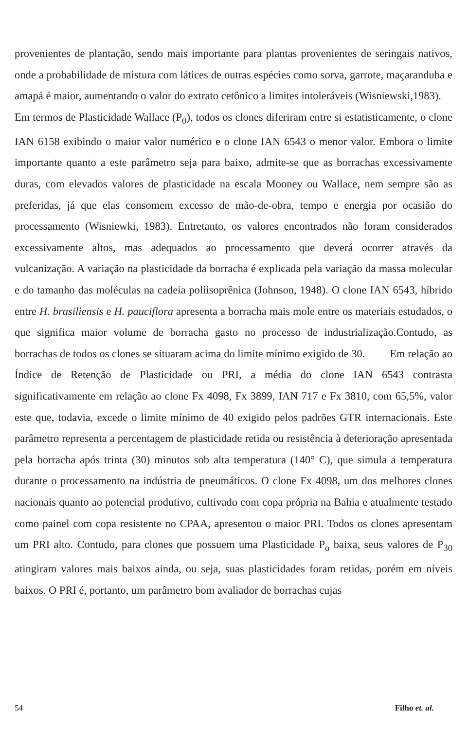provenientes de plantação, sendo mais importante para plantas provenientes de seringais nativos, onde a probabilidade de mistura com látices de outras espécies como sorva, garrote, maçaranduba e amapá é maior, aumentando o valor do extrato cetônico a limites intoleráveis (Wisniewski,1983). Em termos de Plasticidade Wallace (P<sub>0</sub>), todos os clones diferiram entre si estatisticamente, o clone IAN 6158 exibindo o maior valor numérico e o clone IAN 6543 o menor valor. Embora o limite importante quanto a este parâmetro seja para baixo, admite-se que as borrachas excessivamente duras, com elevados valores de plasticidade na escala Mooney ou Wallace, nem sempre são as preferidas, já que elas consomem excesso de mão-de-obra, tempo e energia por ocasião do processamento (Wisniewki, 1983). Entretanto, os valores encontrados não foram considerados excessivamente altos, mas adequados ao processamento que deverá ocorrer através da vulcanização. A variação na plasticidade da borracha é explicada pela variação da massa molecular e do tamanho das moléculas na cadeia poliisoprênica (Johnson, 1948). O clone IAN 6543, híbrido entre H. brasiliensis e H. pauciflora apresenta a borracha mais mole entre os materiais estudados, o que significa maior volume de borracha gasto no processo de industrialização.Contudo, as borrachas de todos os clones se situaram acima do limite mínimo exigido de 30. Em relação ao Índice de Retenção de Plasticidade ou PRI, a média do clone IAN 6543 contrasta significativamente em relação ao clone Fx 4098, Fx 3899, IAN 717 e Fx 3810, com 65,5%, valor este que, todavia, excede o limite mínimo de 40 exigido pelos padrões GTR internacionais. Este parâmetro representa a percentagem de plasticidade retida ou resistência à deterioração apresentada pela borracha após trinta (30) minutos sob alta temperatura (140° C), que simula a temperatura durante o processamento na indústria de pneumáticos. O clone Fx 4098, um dos melhores clones nacionais quanto ao potencial produtivo, cultivado com copa própria na Bahia e atualmente testado como painel com copa resistente no CPAA, apresentou o maior PRI. Todos os clones apresentam um PRI alto. Contudo, para clones que possuem uma Plasticidade P<sub>o</sub> baixa, seus valores de P<sub>30</sub> atingiram valores mais baixos ainda, ou seja, suas plasticidades foram retidas, porém em níveis baixos. O PRI é, portanto, um parâmetro bom avaliador de borrachas cujas
54 Filho et. al.